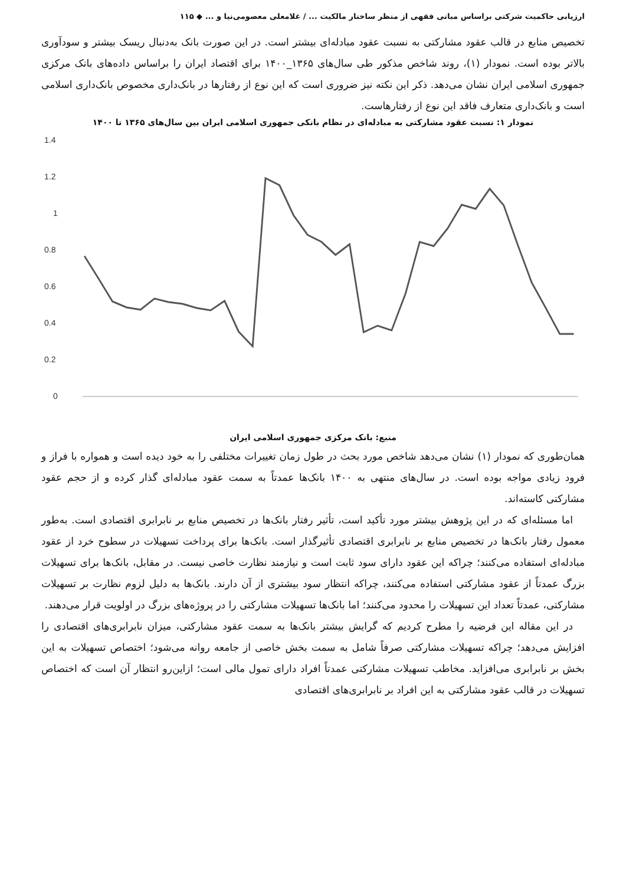ارزیابی حاکمیت شرکتی براساس مبانی فقهی از منظر ساختار مالکیت ... / غلامعلی معصومی‌نیا و ... ◆ ۱۱۵
تخصیص منابع در قالب عقود مشارکتی به نسبت عقود مبادله‌ای بیشتر است. در این صورت بانک به‌دنبال ریسک بیشتر و سودآوری بالاتر بوده است. نمودار (۱)، روند شاخص مذکور طی سال‌های ۱۳۶۵_۱۴۰۰ برای اقتصاد ایران را براساس داده‌های بانک مرکزی جمهوری اسلامی ایران نشان می‌دهد. ذکر این نکته نیز ضروری است که این نوع از رفتارها در بانک‌داری مخصوص بانک‌داری اسلامی است و بانک‌داری متعارف فاقد این نوع از رفتارهاست.
نمودار ۱: نسبت عقود مشارکتی به مبادله‌ای در نظام بانکی جمهوری اسلامی ایران بین سال‌های ۱۳۶۵ تا ۱۴۰۰
1.4
1.2
1
0.8
0.6
0.4
0.2
0
منبع: بانک مرکزی جمهوری اسلامی ایران
همان‌طوری که نمودار (۱) نشان می‌دهد شاخص مورد بحث در طول زمان تغییرات مختلفی را به خود دیده است و همواره با فراز و فرود زیادی مواجه بوده است. در سال‌های منتهی به ۱۴۰۰ بانک‌ها عمدتاً به سمت عقود مبادله‌ای گذار کرده و از حجم عقود مشارکتی کاسته‌اند.
اما مسئله‌ای که در این پژوهش بیشتر مورد تأکید است، تأثیر رفتار بانک‌ها در تخصیص منابع بر نابرابری اقتصادی است. به‌طور معمول رفتار بانک‌ها در تخصیص منابع بر نابرابری اقتصادی تأثیرگذار است. بانک‌ها برای پرداخت تسهیلات در سطوح خرد از عقود مبادله‌ای استفاده می‌کنند؛ چراکه این عقود دارای سود ثابت است و نیازمند نظارت خاصی نیست. در مقابل، بانک‌ها برای تسهیلات بزرگ عمدتاً از عقود مشارکتی استفاده می‌کنند، چراکه انتظار سود بیشتری از آن دارند. بانک‌ها به دلیل لزوم نظارت بر تسهیلات مشارکتی، عمدتاً تعداد این تسهیلات را محدود می‌کنند؛ اما بانک‌ها تسهیلات مشارکتی را در پروژه‌های بزرگ در اولویت قرار می‌دهند.
در این مقاله این فرضیه را مطرح کردیم که گرایش بیشتر بانک‌ها به سمت عقود مشارکتی، میزان نابرابری‌های اقتصادی را افزایش می‌دهد؛ چراکه تسهیلات مشارکتی صرفاً شامل به سمت بخش خاصی از جامعه روانه می‌شود؛ اختصاص تسهیلات به این بخش بر نابرابری می‌افزاید. مخاطب تسهیلات مشارکتی عمدتاً افراد دارای تمول مالی است؛ ازاین‌رو انتظار آن است که اختصاص تسهیلات در قالب عقود مشارکتی به این افراد بر نابرابری‌های اقتصادی